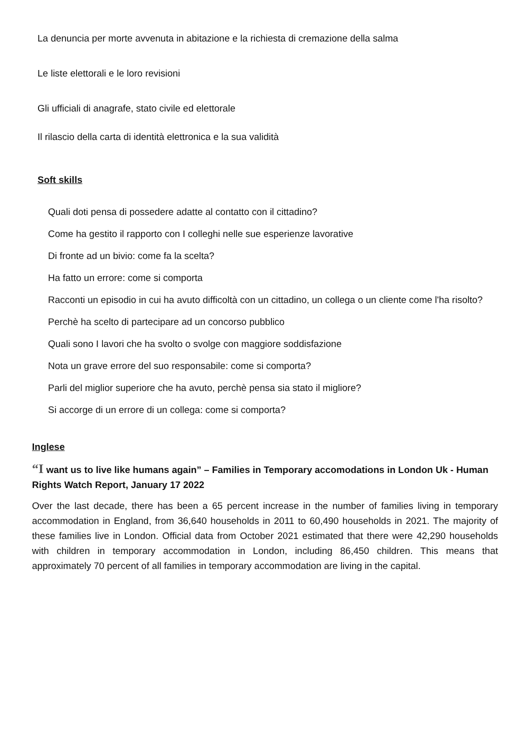La denuncia per morte avvenuta in abitazione e la richiesta di cremazione della salma
Le liste elettorali e le loro revisioni
Gli ufficiali di anagrafe, stato civile ed elettorale
Il rilascio della carta di identità elettronica e la sua validità
Soft skills
Quali doti pensa di possedere adatte al contatto con il cittadino?
Come ha gestito il rapporto con I colleghi nelle sue esperienze lavorative
Di fronte ad un bivio: come fa la scelta?
Ha fatto un errore: come si comporta
Racconti un episodio in cui ha avuto difficoltà con un cittadino, un collega o un cliente come l'ha risolto?
Perchè ha scelto di partecipare ad un concorso pubblico
Quali sono I lavori che ha svolto o svolge con maggiore soddisfazione
Nota un grave errore del suo responsabile: come si comporta?
Parli del miglior superiore che ha avuto, perchè pensa sia stato il migliore?
Si accorge di un errore di un collega: come si comporta?
Inglese
“I want us to live like humans again” – Families in Temporary accomodations in London Uk - Human Rights Watch Report, January 17 2022
Over the last decade, there has been a 65 percent increase in the number of families living in temporary accommodation in England, from 36,640 households in 2011 to 60,490 households in 2021. The majority of these families live in London. Official data from October 2021 estimated that there were 42,290 households with children in temporary accommodation in London, including 86,450 children. This means that approximately 70 percent of all families in temporary accommodation are living in the capital.